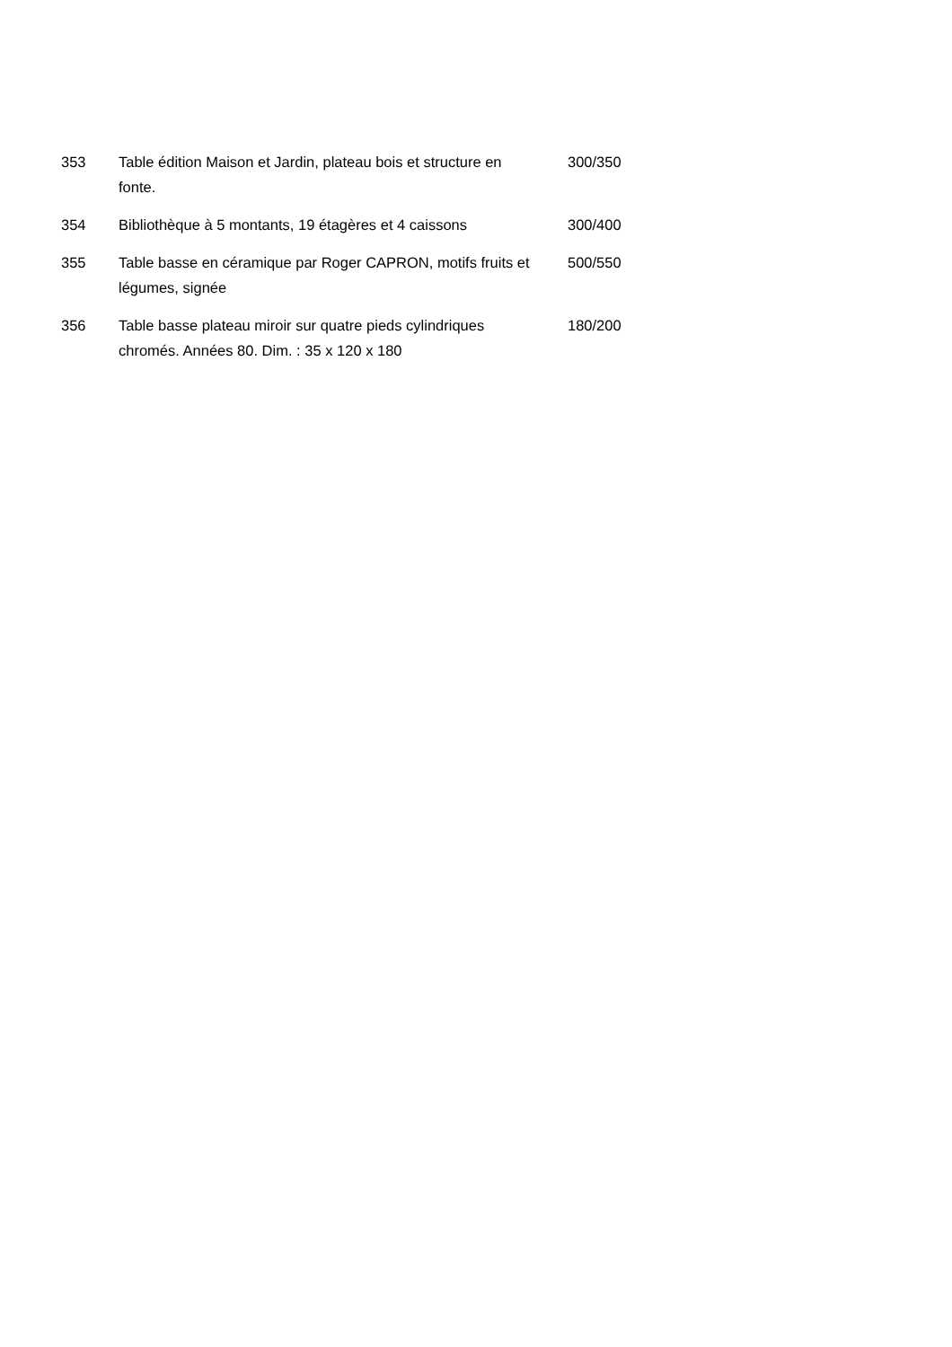| 353 | Table édition Maison et Jardin, plateau bois et structure en fonte. | 300/350 |
| 354 | Bibliothèque à 5 montants, 19 étagères et 4 caissons | 300/400 |
| 355 | Table basse en céramique par Roger CAPRON, motifs fruits et légumes, signée | 500/550 |
| 356 | Table basse plateau miroir sur quatre pieds cylindriques chromés. Années 80. Dim. : 35 x 120 x 180 | 180/200 |